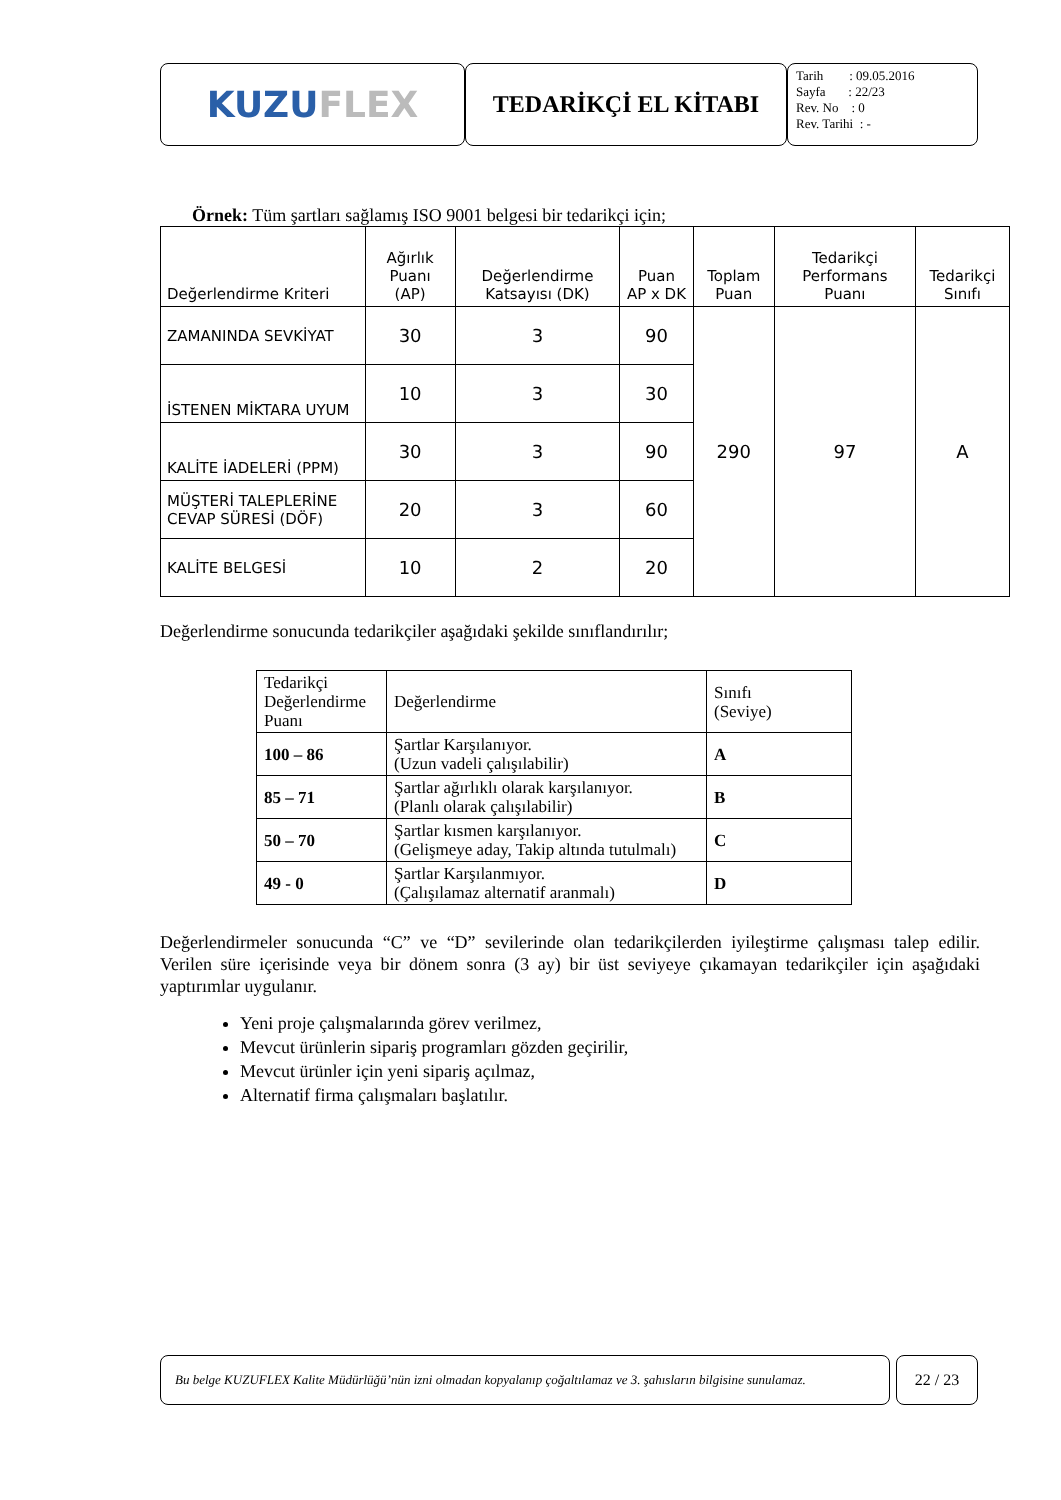KUZU FLEX
TEDARİKÇİ EL KİTABI
Tarih : 09.05.2016
Sayfa : 22/23
Rev. No : 0
Rev. Tarihi : -
Örnek: Tüm şartları sağlamış ISO 9001 belgesi bir tedarikçi için;
| Değerlendirme Kriteri | Ağırlık Puanı (AP) | Değerlendirme Katsayısı (DK) | Puan AP x DK | Toplam Puan | Tedarikçi Performans Puanı | Tedarikçi Sınıfı |
| --- | --- | --- | --- | --- | --- | --- |
| ZAMANINDA SEVKİYAT | 30 | 3 | 90 | 290 | 97 | A |
| İSTENEN MİKTARA UYUM | 10 | 3 | 30 | | | |
| KALİTE İADELERİ (PPM) | 30 | 3 | 90 | | | |
| MÜŞTERİ TALEPLERİNE CEVAP SÜRESİ (DÖF) | 20 | 3 | 60 | | | |
| KALİTE BELGESİ | 10 | 2 | 20 | | | |
Değerlendirme sonucunda tedarikçiler aşağıdaki şekilde sınıflandırılır;
| Tedarikçi Değerlendirme Puanı | Değerlendirme | Sınıfı (Seviye) |
| 100 – 86 | Şartlar Karşılanıyor. (Uzun vadeli çalışılabilir) | A |
| 85 – 71 | Şartlar ağırlıklı olarak karşılanıyor. (Planlı olarak çalışılabilir) | B |
| 50 – 70 | Şartlar kısmen karşılanıyor. (Gelişmeye aday, Takip altında tutulmalı) | C |
| 49 - 0 | Şartlar Karşılanmıyor. (Çalışılamaz alternatif aranmalı) | D |
Değerlendirmeler sonucunda “C” ve “D” sevilerinde olan tedarikçilerden iyileştirme çalışması talep edilir. Verilen süre içerisinde veya bir dönem sonra (3 ay) bir üst seviyeye çıkamayan tedarikçiler için aşağıdaki yaptırımlar uygulanır.
Yeni proje çalışmalarında görev verilmez,
Mevcut ürünlerin sipariş programları gözden geçirilir,
Mevcut ürünler için yeni sipariş açılmaz,
Alternatif firma çalışmaları başlatılır.
Bu belge KUZUFLEX Kalite Müdürlüğü’nün izni olmadan kopyalanıp çoğaltılamaz ve 3. şahısların bilgisine sunulamaz.
22 / 23